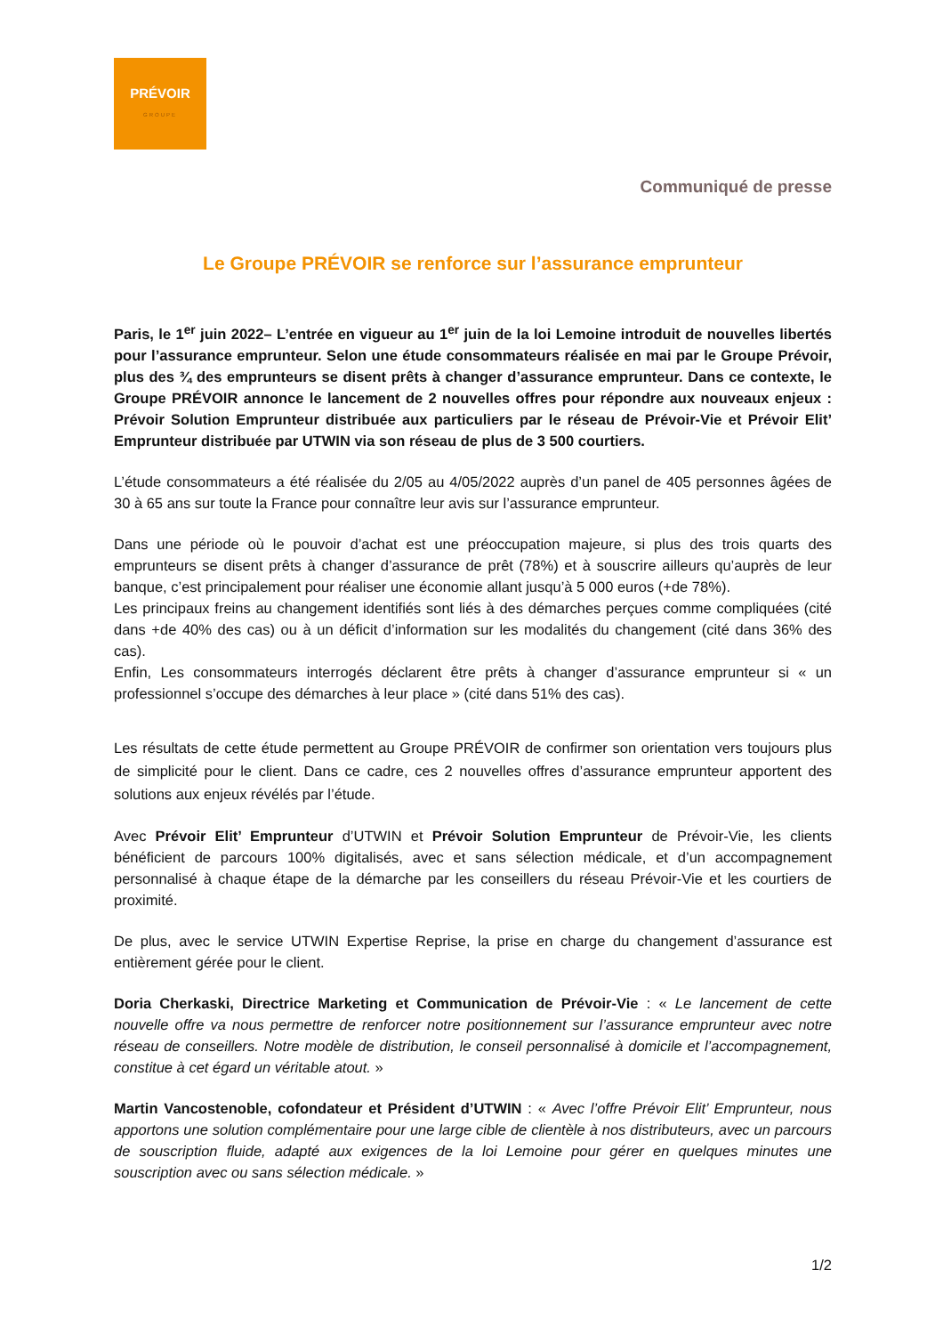PRÉVOIR
GROUPE
Communiqué de presse
Le Groupe PRÉVOIR se renforce sur l’assurance emprunteur
Paris, le 1<sup>er</sup> juin 2022– L’entrée en vigueur au 1<sup>er</sup> juin de la loi Lemoine introduit de nouvelles libertés pour l’assurance emprunteur. Selon une étude consommateurs réalisée en mai par le Groupe Prévoir, plus des ¾ des emprunteurs se disent prêts à changer d’assurance emprunteur. Dans ce contexte, le Groupe PRÉVOIR annonce le lancement de 2 nouvelles offres pour répondre aux nouveaux enjeux : Prévoir Solution Emprunteur distribuée aux particuliers par le réseau de Prévoir-Vie et Prévoir Elit’ Emprunteur distribuée par UTWIN via son réseau de plus de 3 500 courtiers.
L’étude consommateurs a été réalisée du 2/05 au 4/05/2022 auprès d’un panel de 405 personnes âgées de 30 à 65 ans sur toute la France pour connaître leur avis sur l’assurance emprunteur.
Dans une période où le pouvoir d’achat est une préoccupation majeure, si plus des trois quarts des emprunteurs se disent prêts à changer d’assurance de prêt (78%) et à souscrire ailleurs qu’auprès de leur banque, c’est principalement pour réaliser une économie allant jusqu’à 5 000 euros (+de 78%).
Les principaux freins au changement identifiés sont liés à des démarches perçues comme compliquées (cité dans +de 40% des cas) ou à un déficit d’information sur les modalités du changement (cité dans 36% des cas).
Enfin, Les consommateurs interrogés déclarent être prêts à changer d’assurance emprunteur si « un professionnel s’occupe des démarches à leur place » (cité dans 51% des cas).
Les résultats de cette étude permettent au Groupe PRÉVOIR de confirmer son orientation vers toujours plus de simplicité pour le client. Dans ce cadre, ces 2 nouvelles offres d’assurance emprunteur apportent des solutions aux enjeux révélés par l’étude.
Avec Prévoir Elit’ Emprunteur d’UTWIN et Prévoir Solution Emprunteur de Prévoir-Vie, les clients bénéficient de parcours 100% digitalisés, avec et sans sélection médicale, et d’un accompagnement personnalisé à chaque étape de la démarche par les conseillers du réseau Prévoir-Vie et les courtiers de proximité.
De plus, avec le service UTWIN Expertise Reprise, la prise en charge du changement d’assurance est entièrement gérée pour le client.
Doria Cherkaski, Directrice Marketing et Communication de Prévoir-Vie : « Le lancement de cette nouvelle offre va nous permettre de renforcer notre positionnement sur l’assurance emprunteur avec notre réseau de conseillers. Notre modèle de distribution, le conseil personnalisé à domicile et l’accompagnement, constitue à cet égard un véritable atout. »
Martin Vancostenoble, cofondateur et Président d’UTWIN : « Avec l’offre Prévoir Elit’ Emprunteur, nous apportons une solution complémentaire pour une large cible de clientèle à nos distributeurs, avec un parcours de souscription fluide, adapté aux exigences de la loi Lemoine pour gérer en quelques minutes une souscription avec ou sans sélection médicale. »
1/2